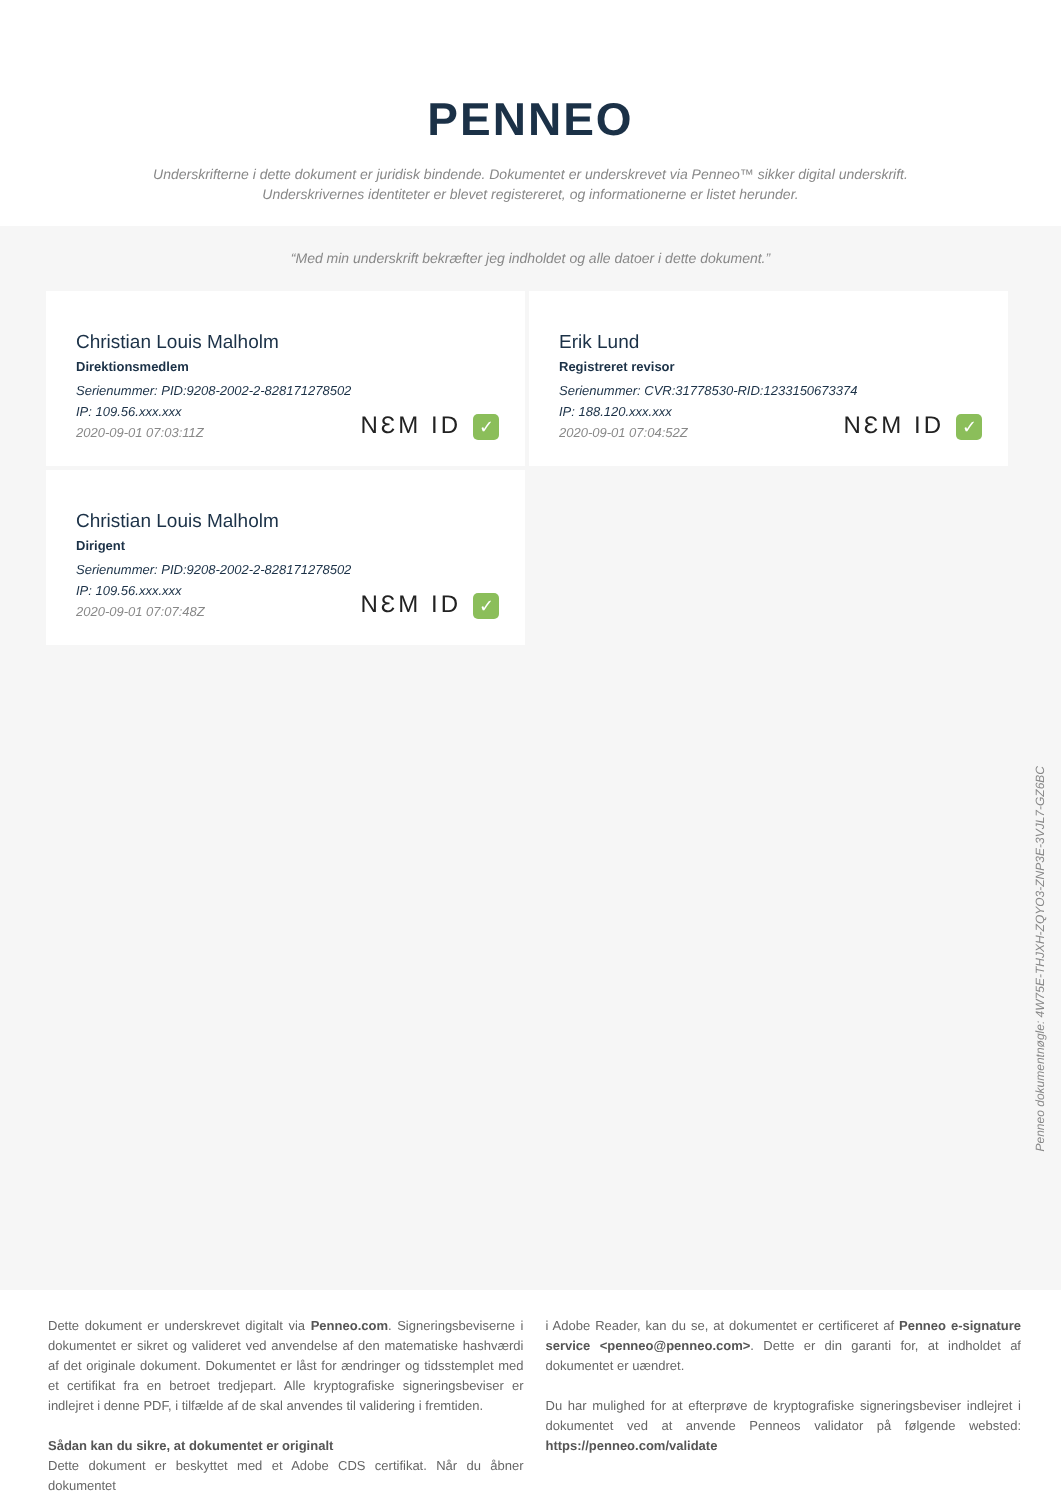PENNEO
Underskrifterne i dette dokument er juridisk bindende. Dokumentet er underskrevet via Penneo™ sikker digital underskrift.
Underskrivernes identiteter er blevet registereret, og informationerne er listet herunder.
“Med min underskrift bekræfter jeg indholdet og alle datoer i dette dokument.”
Christian Louis Malholm
Direktionsmedlem
Serienummer: PID:9208-2002-2-828171278502
IP: 109.56.xxx.xxx
2020-09-01 07:03:11Z
NƐM ID ✓
Erik Lund
Registreret revisor
Serienummer: CVR:31778530-RID:1233150673374
IP: 188.120.xxx.xxx
2020-09-01 07:04:52Z
NƐM ID ✓
Christian Louis Malholm
Dirigent
Serienummer: PID:9208-2002-2-828171278502
IP: 109.56.xxx.xxx
2020-09-01 07:07:48Z
NƐM ID ✓
Penneo dokumentnøgle: 4W75E-THJXH-ZQYO3-ZNP3E-3VJL7-GZ6BC
Dette dokument er underskrevet digitalt via Penneo.com. Signeringsbeviserne i dokumentet er sikret og valideret ved anvendelse af den matematiske hashværdi af det originale dokument. Dokumentet er låst for ændringer og tidsstemplet med et certifikat fra en betroet tredjepart. Alle kryptografiske signeringsbeviser er indlejret i denne PDF, i tilfælde af de skal anvendes til validering i fremtiden.
Sådan kan du sikre, at dokumentet er originalt
Dette dokument er beskyttet med et Adobe CDS certifikat. Når du åbner dokumentet
i Adobe Reader, kan du se, at dokumentet er certificeret af Penneo e-signature service <penneo@penneo.com>. Dette er din garanti for, at indholdet af dokumentet er uændret.
Du har mulighed for at efterprøve de kryptografiske signeringsbeviser indlejret i dokumentet ved at anvende Penneos validator på følgende websted: https://penneo.com/validate